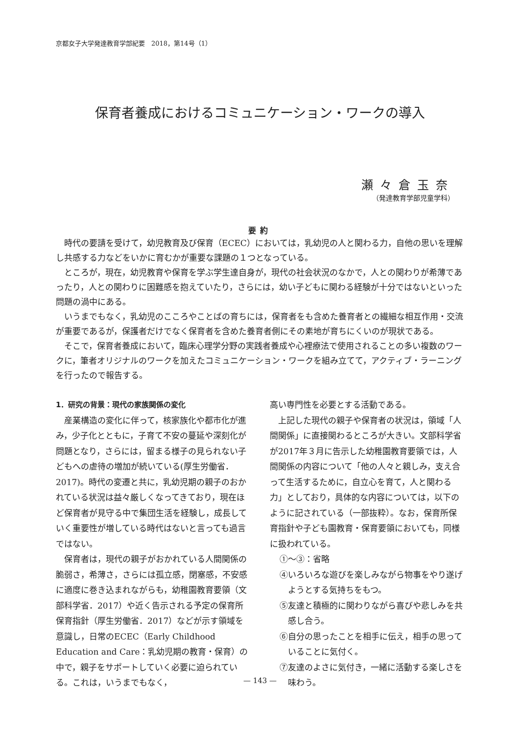京都女子大学発達教育学部紀要　2018，第14号（1）
保育者養成におけるコミュニケーション・ワークの導入
瀬々倉玉奈
（発達教育学部児童学科）
要約
時代の要請を受けて，幼児教育及び保育（ECEC）においては，乳幼児の人と関わる力，自他の思いを理解し共感する力などをいかに育むかが重要な課題の１つとなっている。
ところが，現在，幼児教育や保育を学ぶ学生達自身が，現代の社会状況のなかで，人との関わりが希薄であったり，人との関わりに困難感を抱えていたり，さらには，幼い子どもに関わる経験が十分ではないといった問題の渦中にある。
いうまでもなく，乳幼児のこころやことばの育ちには，保育者をも含めた養育者との繊細な相互作用・交流が重要であるが，保護者だけでなく保育者を含めた養育者側にその素地が育ちにくいのが現状である。
そこで，保育者養成において，臨床心理学分野の実践者養成や心裡療法で使用されることの多い複数のワークに，筆者オリジナルのワークを加えたコミュニケーション・ワークを組み立てて，アクティブ・ラーニングを行ったので報告する。
1．研究の背景：現代の家族関係の変化
産業構造の変化に伴って，核家族化や都市化が進み，少子化とともに，子育て不安の蔓延や深刻化が問題となり，さらには，留まる様子の見られない子どもへの虐待の増加が続いている(厚生労働省．2017)。時代の変遷と共に，乳幼児期の親子のおかれている状況は益々厳しくなってきており，現在ほど保育者が見守る中で集団生活を経験し，成長していく重要性が増している時代はないと言っても過言ではない。
保育者は，現代の親子がおかれている人間関係の脆弱さ，希薄さ，さらには孤立感，閉塞感，不安感に適度に巻き込まれながらも，幼稚園教育要領（文部科学省．2017）や近く告示される予定の保育所保育指針（厚生労働省．2017）などが示す領域を意識し，日常のECEC（Early Childhood Education and Care：乳幼児期の教育・保育）の中で，親子をサポートしていく必要に迫られている。これは，いうまでもなく，
高い専門性を必要とする活動である。
上記した現代の親子や保育者の状況は，領域「人間関係」に直接関わるところが大きい。文部科学省が2017年３月に告示した幼稚園教育要領では，人間関係の内容について「他の人々と親しみ，支え合って生活するために，自立心を育て，人と関わる力」としており，具体的な内容については，以下のように記されている（一部抜粋）。なお，保育所保育指針や子ども園教育・保育要領においても，同様に扱われている。
①〜③：省略
④いろいろな遊びを楽しみながら物事をやり遂げようとする気持ちをもつ。
⑤友達と積極的に関わりながら喜びや悲しみを共感し合う。
⑥自分の思ったことを相手に伝え，相手の思っていることに気付く。
⑦友達のよさに気付き，一緒に活動する楽しさを味わう。
— 143 —